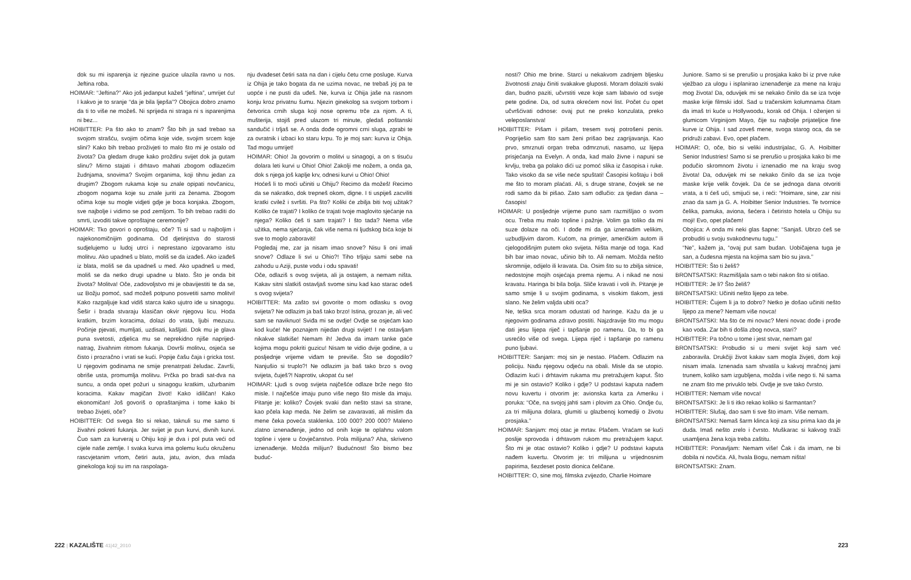dok su mi isparenja iz njezine guzice ulazila ravno u nos. Jeftina roba.
HOIMAR: “Jeftina?” Ako još jedanput kažeš “jeftina”, umrijet ću! I kakvo je to sranje “da je bila ljepša”? Obojica dobro znamo da ti to više ne možeš. Ni sprijeda ni straga ni s isparenjima ni bez...
HOIBITTER: Pa što ako to znam? Što bih ja sad trebao sa svojom strašću, svojim očima koje vide, svojim srcem koje slini? Kako bih trebao proživjeti to malo što mi je ostalo od života? Da gledam druge kako proždiru svijet dok ja gutam slinu? Mirno stajati i drhtavo mahati zbogom odlazećim žudnjama, snovima? Svojim organima, koji tihnu jedan za drugim? Zbogom rukama koje su znale opipati novčanicu, zbogom nogama koje su znale juriti za ženama. Zbogom očima koje su mogle vidjeti gdje je boca konjaka. Zbogom, sve najbolje i vidimo se pod zemljom. To bih trebao raditi do smrti, izvoditi takve oproštajne ceremonije?
HOIMAR: Tko govori o oproštaju, oče? Ti si sad u najboljim i najekonomičnijim godinama. Od djetinjstva do starosti sudjelujemo u ludoj utrci i neprestano izgovaramo istu molitvu. Ako upadneš u blato, moliš se da izađeš. Ako izađeš iz blata, moliš se da upadneš u med. Ako upadneš u med, moliš se da netko drugi upadne u blato. Što je onda bit života? Molitva! Oče, zadovoljstvo mi je obavijestiti te da se, uz Božju pomoć, sad možeš potpuno posvetiti samo molitvi! Kako razgaljuje kad vidiš starca kako ujutro ide u sinagogu. Šešir i brada stvaraju klasičan okvir njegovu licu. Hoda kratkim, brzim koracima, dolazi do vrata, ljubi mezuzu. Počinje pjevati, mumljati, uzdisati, kašljati. Dok mu je glava puna svetosti, zdjelica mu se neprekidno njiše naprijed-natrag, živahnim ritmom fukanja. Dovrši molitvu, osjeća se čisto i prozračno i vrati se kući. Popije čašu čaja i gricka tost. U njegovim godinama ne smije prenatrpati želudac. Završi, obriše usta, promumlja molitvu. Prčka po bradi sat-dva na suncu, a onda opet požuri u sinagogu kratkim, užurbanim koracima. Kakav magičan život! Kako idiličan! Kako ekonomičan! Još govoriš o opraštanjima i tome kako bi trebao živjeti, oče?
HOIBITTER: Od svega što si rekao, taknuli su me samo ti živahni pokreti fukanja. Jer svijet je pun kurvi, divnih kurvi. Čuo sam za kurveraj u Ohiju koji je dva i pol puta veći od cijele naše zemlje. I svaka kurva ima golemu kuću okruženu rascvjetanim vrtom, četiri auta, jatu, avion, dva mlada ginekologa koji su im na raspolaga-
nju dvadeset četiri sata na dan i cijelu četu crne posluge. Kurva iz Ohija je tako bogata da ne uzima novac, ne trebaš joj pa te uopće i ne pusti da uđeš. Ne, kurva iz Ohija jaše na rasnom konju kroz privatnu šumu. Njezin ginekolog sa svojom torbom i četvorica crnih sluga koji nose opremu trče za njom. A ti, mušterija, stojiš pred ulazom tri minute, gledaš poštanski sandučić i trljaš se. A onda dođe ogromni crni sluga, zgrabi te za ovratnik i izbaci ko staru krpu. To je moj san: kurva iz Ohija. Tad mogu umrijet!
HOIMAR: Ohio! Ja govorim o molitvi u sinagogi, a on s tisuću dolara leti kurvi u Ohio! Ohio! Zakolji me nožem, a onda ga, dok s njega još kaplje krv, odnesi kurvi u Ohio! Ohio!
Hoćeš li to moći učiniti u Ohiju? Recimo da možeš! Recimo da se nakratko, dok trepneš okom, digne. I ti uspiješ zacviliti kratki cvilež i svršiti. Pa što? Koliki će zbilja biti tvoj užitak? Koliko će trajati? I koliko će trajati tvoje maglovito sjećanje na njega? Koliko ćeš ti sam trajati? I što tada? Nema više užitka, nema sjećanja, čak više nema ni ljudskog bića koje bi sve to moglo zaboraviti!
Pogledaj me, zar ja nisam imao snove? Nisu li oni imali snove? Odlaze li svi u Ohio?! Tiho trljaju sami sebe na zahodu u Aziji, puste vodu i odu spavati!
Oče, odlaziš s ovog svijeta, ali ja ostajem, a nemam ništa. Kakav sitni slatkiš ostavljaš svome sinu kad kao starac odeš s ovog svijeta?
HOIBITTER: Ma zašto svi govorite o mom odlasku s ovog svijeta? Ne odlazim ja baš tako brzo! Istina, grozan je, ali već sam se naviknuo! Sviđa mi se ovdje! Ovdje se osjećam kao kod kuće! Ne poznajem nijedan drugi svijet! I ne ostavljam nikakve slatkiše! Nemam ih! Jedva da imam tanke gaće kojima mogu pokriti guzicu! Nisam te vidio dvije godine, a u posljednje vrijeme viđam te previše. Što se dogodilo? Nanjušio si truplo?! Ne odlazim ja baš tako brzo s ovog svijeta, čuješ?! Naprotiv, ukopat ću se!
HOIMAR: Ljudi s ovog svijeta najčešće odlaze brže nego što misle. I najčešće imaju puno više nego što misle da imaju. Pitanje je: koliko? Čovjek svaki dan nešto stavi sa strane, kao pčela kap meda. Ne želim se zavaravati, ali mislim da mene čeka poveća staklenka. 100 000? 200 000? Maleno zlatno iznenađenje, jedno od onih koje te oplahnu valom topline i vjere u čovječanstvo. Pola milijuna? Aha, skriveno iznenađenje. Možda milijun? Budućnost! Što bismo bez buduć-
222 | KAZALIŠTE 41|42_2010
nosti? Ohio me brine. Starci u nekakvom zadnjem bljesku životnosti znaju činiti svakakve gluposti. Moram dolaziti svaki dan, budno paziti, učvrstiti veze koje sam labavio od svoje pete godine. Da, od sutra okrećem novi list. Počet ću opet učvršćivati odnose: ovaj put ne preko konzulata, preko veleposlanstva!
HOIBITTER: Pišam i pišam, tresem svoj potrošeni penis. Pogriješio sam što sam ženi prišao bez zagrijavanja. Kao prvo, smrznuti organ treba odmrznuti, nasamo, uz lijepa prisjećanja na Evelyn. A onda, kad malo živne i napuni se krvlju, treba ga polako dići uz pomoć slika iz časopisa i ruke. Tako visoko da se više neće spuštati! Časopisi koštaju i boli me što to moram plaćati. Ali, s druge strane, čovjek se ne rodi samo da bi pišao. Zato sam odlučio: za tjedan dana – časopis!
HOIMAR: U posljednje vrijeme puno sam razmišljao o svom ocu. Treba mu malo topline i pažnje. Volim ga toliko da mi suze dolaze na oči. I dođe mi da ga iznenadim velikim, uzbudljivim darom. Kućom, na primjer, američkim autom ili cjelogodišnjim putem oko svijeta. Ništa manje od toga. Kad bih bar imao novac, učinio bih to. Ali nemam. Možda nešto skromnije, odijelo ili kravata. Da. Osim što su to zbilja sitnice, nedostojne mojih osjećaja prema njemu. A i nikad ne nosi kravatu. Haringa bi bila bolja. Sliče kravati i voli ih. Pitanje je samo smije li u svojim godinama, s visokim tlakom, jesti slano. Ne želim valjda ubiti oca?
Ne, teška srca moram odustati od haringe. Kažu da je u njegovim godinama zdravo postiti. Najzdravije što mu mogu dati jesu lijepa riječ i tapšanje po ramenu. Da, to bi ga usrećilo više od svega. Lijepa riječ i tapšanje po ramenu puno ljubavi.
HOIBITTER: Sanjam: moj sin je nestao. Plačem. Odlazim na policiju. Nađu njegovu odjeću na obali. Misle da se utopio. Odlazim kući i drhtavim rukama mu pretražujem kaput. Što mi je sin ostavio? Koliko i gdje? U podstavi kaputa nađem novu kuvertu i otvorim je: avionska karta za Ameriku i poruka: “Oče, na svojoj jahti sam i plovim za Ohio. Ondje ću, za tri milijuna dolara, glumiti u glazbenoj komediji o životu prosjaka.”
HOIMAR: Sanjam: moj otac je mrtav. Plačem. Vraćam se kući poslije sprovoda i drhtavom rukom mu pretražujem kaput. Što mi je otac ostavio? Koliko i gdje? U podstavi kaputa nađem kuvertu. Otvorim je: tri milijuna u vrijednosnim papirima, šezdeset posto dionica čeličane.
HOIBITTER: O, sine moj, filmska zvijezdo, Charlie Hoimare
Juniore. Samo si se prerušio u prosjaka kako bi iz prve ruke vježbao za ulogu i isplanirao iznenađenje za mene na kraju mog života! Da, oduvijek mi se nekako činilo da se iza tvoje maske krije filmski idol. Sad u tračerskim kolumnama čitam da imaš tri kuće u Hollywoodu, korak od Ohija. I oženjen si glumicom Virginijom Mayo, čije su najbolje prijateljice fine kurve iz Ohija. I sad zoveš mene, svoga starog oca, da se pridruži zabavi. Evo, opet plačem.
HOIMAR: O, oče, bio si veliki industrijalac, G. A. Hoibitter Senior Industries! Samo si se prerušio u prosjaka kako bi me podučio skromnom životu i iznenadio me na kraju svog života! Da, oduvijek mi se nekako činilo da se iza tvoje maske krije velik čovjek. Da će se jednoga dana otvoriti vrata, a ti ćeš ući, smijući se, i reći: “Hoimare, sine, zar nisi znao da sam ja G. A. Hoibitter Senior Industries. Te tvornice čelika, pamuka, aviona, šećera i četiristo hotela u Ohiju su moji! Evo, opet plačem!
Obojica: A onda mi neki glas šapne: “Sanjaš. Ubrzo ćeš se probuditi u svoju svakodnevnu tugu.”
“Ne”, kažem ja, “ovaj put sam budan. Uobičajena tuga je san, a čudesna mjesta na kojima sam bio su java.”
HOIBITTER: Što ti želiš?
BRONTSATSKI: Razmišljala sam o tebi nakon što si otišao.
HOIBITTER: Je li? Što želiš?
BRONTSATSKI: Učiniti nešto lijepo za tebe.
HOIBITTER: Čujem li ja to dobro? Netko je došao učiniti nešto lijepo za mene? Nemam više novca!
BRONTSATSKI: Ma što će mi novac? Meni novac dođe i prođe kao voda. Zar bih ti došla zbog novca, stari?
HOIBITTER: Pa točno u tome i jest stvar, nemam ga!
BRONTSATSKI: Probudio si u meni svijet koji sam već zaboravila. Drukčiji život kakav sam mogla živjeti, dom koji nisam imala. Iznenada sam shvatila u kakvoj mračnoj jami trunem, koliko sam izgubljena, možda i više nego ti. Ni sama ne znam što me privuklo tebi. Ovdje je sve tako čvrsto.
HOIBITTER: Nemam više novca!
BRONTSATSKI: Je li ti itko rekao koliko si šarmantan?
HOIBITTER: Slušaj, dao sam ti sve što imam. Više nemam.
BRONTSATSKI: Nemaš šarm klinca koji za sisu prima kao da je duda. Imaš nešto zrelo i čvrsto. Muškarac si kakvog traži usamljena žena koja treba zaštitu.
HOIBITTER: Ponavljam: Nemam više! Čak i da imam, ne bi dobila ni novčića. Ali, hvala Bogu, nemam ništa!
BRONTSATSKI: Znam.
223